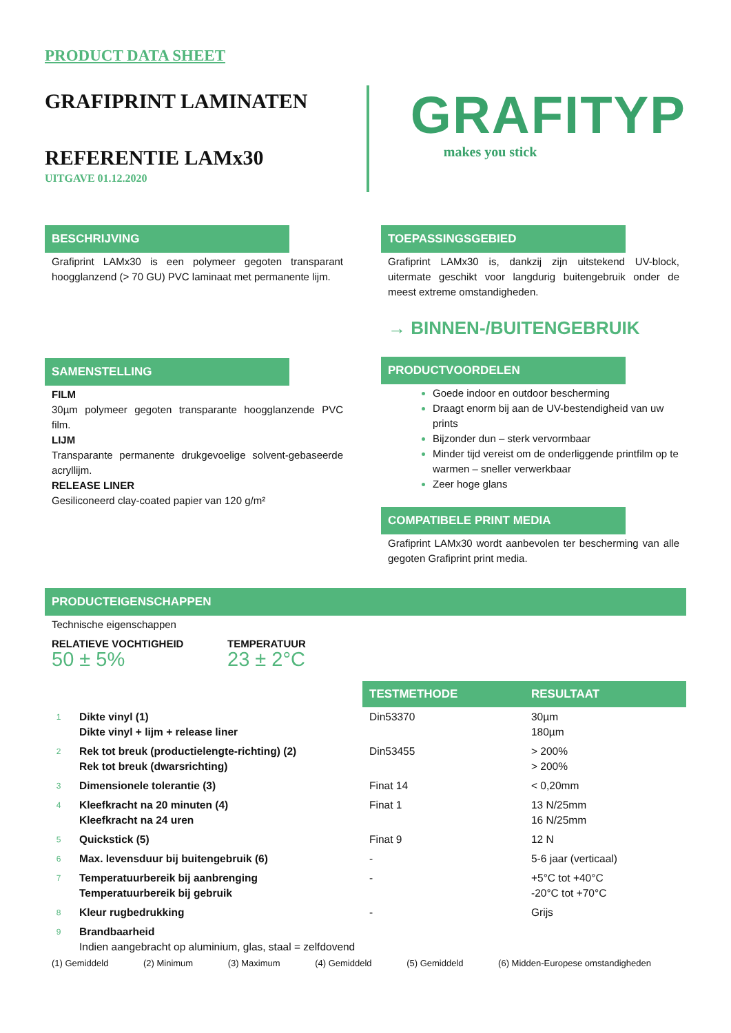PRODUCT DATA SHEET
GRAFIPRINT LAMINATEN
REFERENTIE LAMx30
UITGAVE 01.12.2020
GRAFITYP
makes you stick
BESCHRIJVING
Grafiprint LAMx30 is een polymeer gegoten transparant hoogglanzend (> 70 GU) PVC laminaat met permanente lijm.
SAMENSTELLING
FILM
30µm polymeer gegoten transparante hoogglanzende PVC film.
LIJM
Transparante permanente drukgevoelige solvent-gebaseerde acryllijm.
RELEASE LINER
Gesiliconeerd clay-coated papier van 120 g/m²
TOEPASSINGSGEBIED
Grafiprint LAMx30 is, dankzij zijn uitstekend UV-block, uitermate geschikt voor langdurig buitengebruik onder de meest extreme omstandigheden.
→ BINNEN-/BUITENGEBRUIK
PRODUCTVOORDELEN
Goede indoor en outdoor bescherming
Draagt enorm bij aan de UV-bestendigheid van uw prints
Bijzonder dun – sterk vervormbaar
Minder tijd vereist om de onderliggende printfilm op te warmen – sneller verwerkbaar
Zeer hoge glans
COMPATIBELE PRINT MEDIA
Grafiprint LAMx30 wordt aanbevolen ter bescherming van alle gegoten Grafiprint print media.
PRODUCTEIGENSCHAPPEN
Technische eigenschappen
RELATIEVE VOCHTIGHEID
50 ± 5%
TEMPERATUUR
23 ± 2°C
| | | TESTMETHODE | RESULTAAT |
| --- | --- | --- | --- |
| 1 | Dikte vinyl (1) Dikte vinyl + lijm + release liner | Din53370 | 30µm 180µm |
| 2 | Rek tot breuk (productielengte-richting) (2) Rek tot breuk (dwarsrichting) | Din53455 | > 200% > 200% |
| 3 | Dimensionele tolerantie (3) | Finat 14 | < 0,20mm |
| 4 | Kleefkracht na 20 minuten (4) Kleefkracht na 24 uren | Finat 1 | 13 N/25mm 16 N/25mm |
| 5 | Quickstick (5) | Finat 9 | 12 N |
| 6 | Max. levensduur bij buitengebruik (6) | - | 5-6 jaar (verticaal) |
| 7 | Temperatuurbereik bij aanbrenging Temperatuurbereik bij gebruik | - | +5°C tot +40°C -20°C tot +70°C |
| 8 | Kleur rugbedrukking | - | Grijs |
| 9 | Brandbaarheid Indien aangebracht op aluminium, glas, staal = zelfdovend | | |
(1) Gemiddeld (2) Minimum (3) Maximum (4) Gemiddeld (5) Gemiddeld (6) Midden-Europese omstandigheden